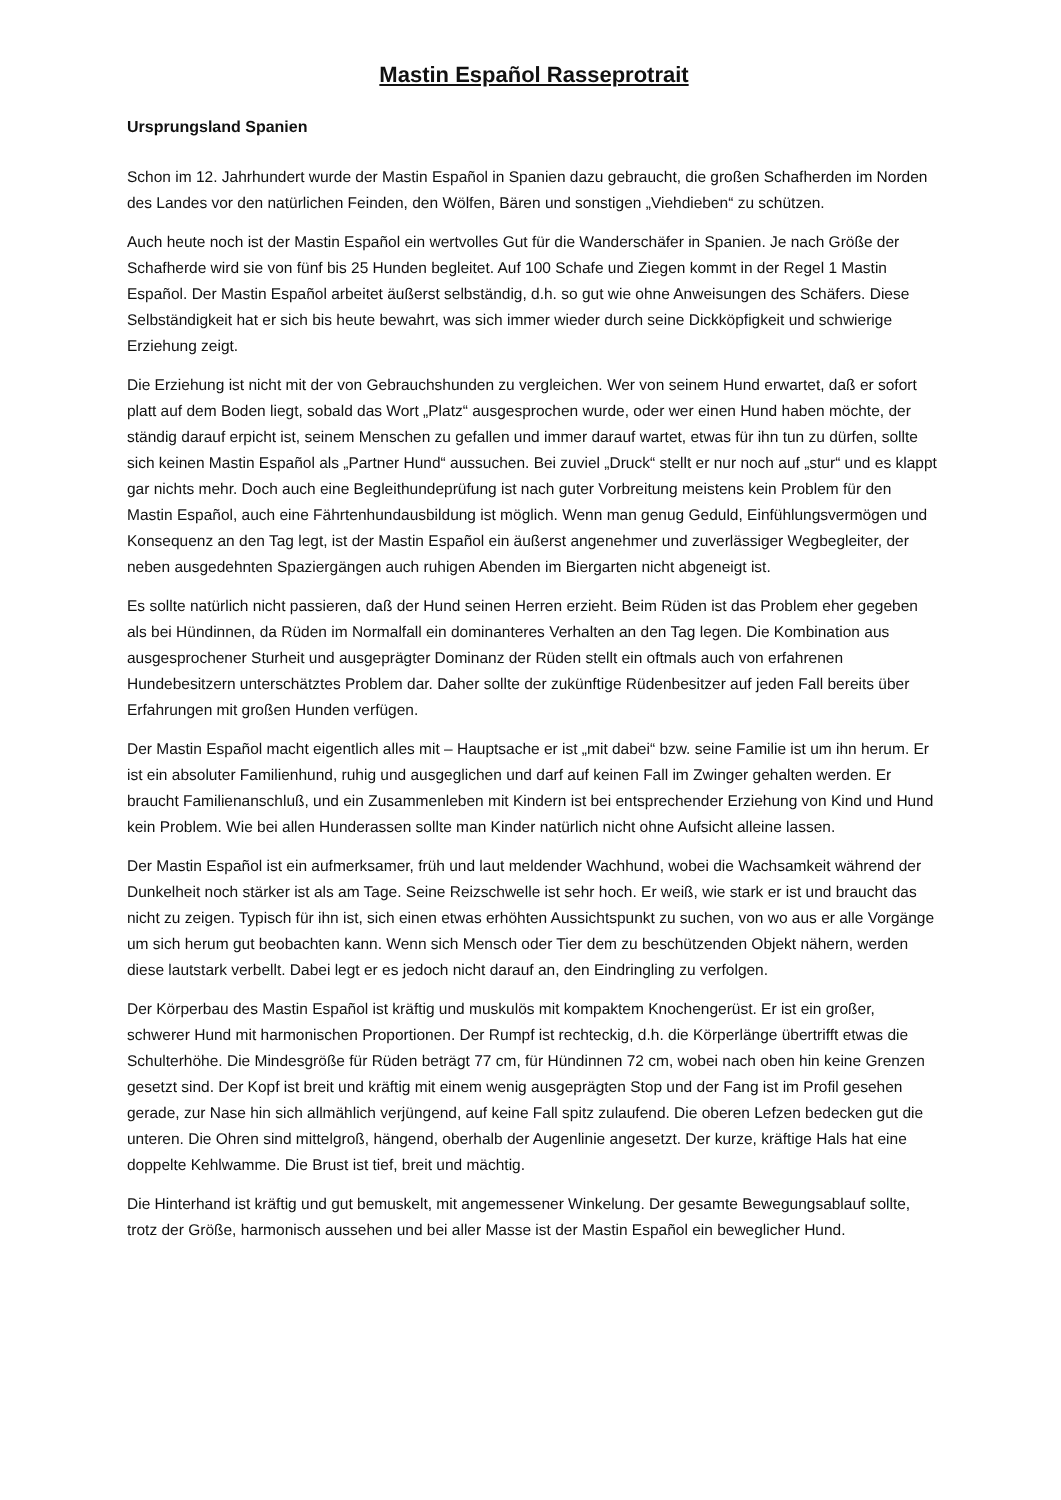Mastin Español Rasseprotrait
Ursprungsland Spanien
Schon im 12. Jahrhundert wurde der Mastin Español in Spanien dazu gebraucht, die großen Schafherden im Norden des Landes vor den natürlichen Feinden, den Wölfen, Bären und sonstigen „Viehdieben“ zu schützen.
Auch heute noch ist der Mastin Español ein wertvolles Gut für die Wanderschäfer in Spanien. Je nach Größe der Schafherde wird sie von fünf bis 25 Hunden begleitet. Auf 100 Schafe und Ziegen kommt in der Regel 1 Mastin Español. Der Mastin Español arbeitet äußerst selbständig, d.h. so gut wie ohne Anweisungen des Schäfers. Diese Selbständigkeit hat er sich bis heute bewahrt, was sich immer wieder durch seine Dickköpfigkeit und schwierige Erziehung zeigt.
Die Erziehung ist nicht mit der von Gebrauchshunden zu vergleichen. Wer von seinem Hund erwartet, daß er sofort platt auf dem Boden liegt, sobald das Wort „Platz“ ausgesprochen wurde, oder wer einen Hund haben möchte, der ständig darauf erpicht ist, seinem Menschen zu gefallen und immer darauf wartet, etwas für ihn tun zu dürfen, sollte sich keinen Mastin Español als „Partner Hund“ aussuchen. Bei zuviel „Druck“ stellt er nur noch auf „stur“ und es klappt gar nichts mehr. Doch auch eine Begleithundeprüfung ist nach guter Vorbreitung meistens kein Problem für den Mastin Español, auch eine Fährtenhundausbildung ist möglich. Wenn man genug Geduld, Einfühlungsvermögen und Konsequenz an den Tag legt, ist der Mastin Español ein äußerst angenehmer und zuverlässiger Wegbegleiter, der neben ausgedehnten Spaziergängen auch ruhigen Abenden im Biergarten nicht abgeneigt ist.
Es sollte natürlich nicht passieren, daß der Hund seinen Herren erzieht. Beim Rüden ist das Problem eher gegeben als bei Hündinnen, da Rüden im Normalfall ein dominanteres Verhalten an den Tag legen. Die Kombination aus ausgesprochener Sturheit und ausgeprägter Dominanz der Rüden stellt ein oftmals auch von erfahrenen Hundebesitzern unterschätztes Problem dar. Daher sollte der zukünftige Rüdenbesitzer auf jeden Fall bereits über Erfahrungen mit großen Hunden verfügen.
Der Mastin Español macht eigentlich alles mit – Hauptsache er ist „mit dabei“ bzw. seine Familie ist um ihn herum. Er ist ein absoluter Familienhund, ruhig und ausgeglichen und darf auf keinen Fall im Zwinger gehalten werden. Er braucht Familienanschluß, und ein Zusammenleben mit Kindern ist bei entsprechender Erziehung von Kind und Hund kein Problem. Wie bei allen Hunderassen sollte man Kinder natürlich nicht ohne Aufsicht alleine lassen.
Der Mastin Español ist ein aufmerksamer, früh und laut meldender Wachhund, wobei die Wachsamkeit während der Dunkelheit noch stärker ist als am Tage. Seine Reizschwelle ist sehr hoch. Er weiß, wie stark er ist und braucht das nicht zu zeigen. Typisch für ihn ist, sich einen etwas erhöhten Aussichtspunkt zu suchen, von wo aus er alle Vorgänge um sich herum gut beobachten kann. Wenn sich Mensch oder Tier dem zu beschützenden Objekt nähern, werden diese lautstark verbellt. Dabei legt er es jedoch nicht darauf an, den Eindringling zu verfolgen.
Der Körperbau des Mastin Español ist kräftig und muskulös mit kompaktem Knochengerüst. Er ist ein großer, schwerer Hund mit harmonischen Proportionen. Der Rumpf ist rechteckig, d.h. die Körperlänge übertrifft etwas die Schulterhöhe. Die Mindesgröße für Rüden beträgt 77 cm, für Hündinnen 72 cm, wobei nach oben hin keine Grenzen gesetzt sind. Der Kopf ist breit und kräftig mit einem wenig ausgeprägten Stop und der Fang ist im Profil gesehen gerade, zur Nase hin sich allmählich verjüngend, auf keine Fall spitz zulaufend. Die oberen Lefzen bedecken gut die unteren. Die Ohren sind mittelgroß, hängend, oberhalb der Augenlinie angesetzt. Der kurze, kräftige Hals hat eine doppelte Kehlwamme. Die Brust ist tief, breit und mächtig.
Die Hinterhand ist kräftig und gut bemuskelt, mit angemessener Winkelung. Der gesamte Bewegungsablauf sollte, trotz der Größe, harmonisch aussehen und bei aller Masse ist der Mastin Español ein beweglicher Hund.